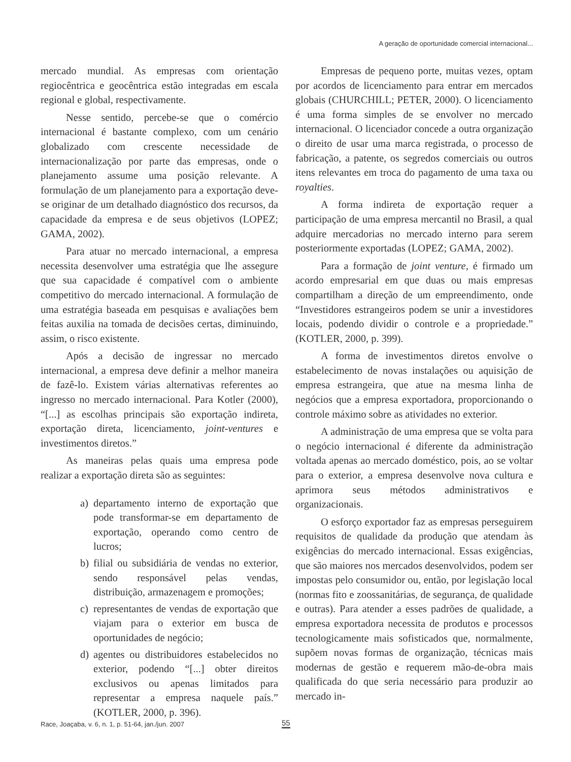A geração de oportunidade comercial internacional...
mercado mundial. As empresas com orientação regiocêntrica e geocêntrica estão integradas em escala regional e global, respectivamente.
Nesse sentido, percebe-se que o comércio internacional é bastante complexo, com um cenário globalizado com crescente necessidade de internacionalização por parte das empresas, onde o planejamento assume uma posição relevante. A formulação de um planejamento para a exportação deve-se originar de um detalhado diagnóstico dos recursos, da capacidade da empresa e de seus objetivos (LOPEZ; GAMA, 2002).
Para atuar no mercado internacional, a empresa necessita desenvolver uma estratégia que lhe assegure que sua capacidade é compatível com o ambiente competitivo do mercado internacional. A formulação de uma estratégia baseada em pesquisas e avaliações bem feitas auxilia na tomada de decisões certas, diminuindo, assim, o risco existente.
Após a decisão de ingressar no mercado internacional, a empresa deve definir a melhor maneira de fazê-lo. Existem várias alternativas referentes ao ingresso no mercado internacional. Para Kotler (2000), “[...] as escolhas principais são exportação indireta, exportação direta, licenciamento, joint-ventures e investimentos diretos.”
As maneiras pelas quais uma empresa pode realizar a exportação direta são as seguintes:
a) departamento interno de exportação que pode transformar-se em departamento de exportação, operando como centro de lucros;
b) filial ou subsidiária de vendas no exterior, sendo responsável pelas vendas, distribuição, armazenagem e promoções;
c) representantes de vendas de exportação que viajam para o exterior em busca de oportunidades de negócio;
d) agentes ou distribuidores estabelecidos no exterior, podendo “[...] obter direitos exclusivos ou apenas limitados para representar a empresa naquele país.” (KOTLER, 2000, p. 396).
Empresas de pequeno porte, muitas vezes, optam por acordos de licenciamento para entrar em mercados globais (CHURCHILL; PETER, 2000). O licenciamento é uma forma simples de se envolver no mercado internacional. O licenciador concede a outra organização o direito de usar uma marca registrada, o processo de fabricação, a patente, os segredos comerciais ou outros itens relevantes em troca do pagamento de uma taxa ou royalties.
A forma indireta de exportação requer a participação de uma empresa mercantil no Brasil, a qual adquire mercadorias no mercado interno para serem posteriormente exportadas (LOPEZ; GAMA, 2002).
Para a formação de joint venture, é firmado um acordo empresarial em que duas ou mais empresas compartilham a direção de um empreendimento, onde “Investidores estrangeiros podem se unir a investidores locais, podendo dividir o controle e a propriedade.” (KOTLER, 2000, p. 399).
A forma de investimentos diretos envolve o estabelecimento de novas instalações ou aquisição de empresa estrangeira, que atue na mesma linha de negócios que a empresa exportadora, proporcionando o controle máximo sobre as atividades no exterior.
A administração de uma empresa que se volta para o negócio internacional é diferente da administração voltada apenas ao mercado doméstico, pois, ao se voltar para o exterior, a empresa desenvolve nova cultura e aprimora seus métodos administrativos e organizacionais.
O esforço exportador faz as empresas perseguirem requisitos de qualidade da produção que atendam às exigências do mercado internacional. Essas exigências, que são maiores nos mercados desenvolvidos, podem ser impostas pelo consumidor ou, então, por legislação local (normas fito e zoossanitárias, de segurança, de qualidade e outras). Para atender a esses padrões de qualidade, a empresa exportadora necessita de produtos e processos tecnologicamente mais sofisticados que, normalmente, supõem novas formas de organização, técnicas mais modernas de gestão e requerem mão-de-obra mais qualificada do que seria necessário para produzir ao mercado in-
Race, Joaçaba, v. 6, n. 1, p. 51-64, jan./jun. 2007
55